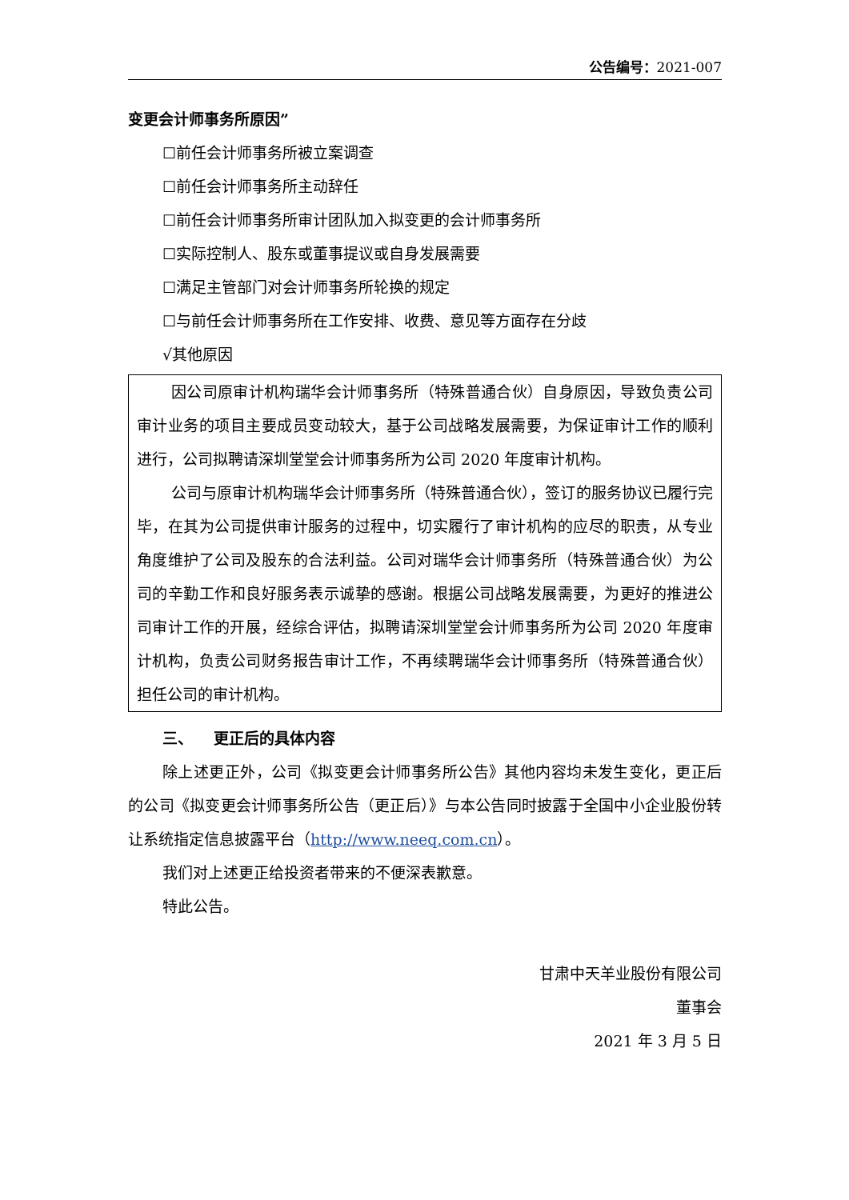公告编号：2021-007
变更会计师事务所原因”
☐前任会计师事务所被立案调查
☐前任会计师事务所主动辞任
☐前任会计师事务所审计团队加入拟变更的会计师事务所
☐实际控制人、股东或董事提议或自身发展需要
☐满足主管部门对会计师事务所轮换的规定
☐与前任会计师事务所在工作安排、收费、意见等方面存在分歧
√其他原因
因公司原审计机构瑞华会计师事务所（特殊普通合伙）自身原因，导致负责公司审计业务的项目主要成员变动较大，基于公司战略发展需要，为保证审计工作的顺利进行，公司拟聘请深圳堂堂会计师事务所为公司 2020 年度审计机构。
公司与原审计机构瑞华会计师事务所（特殊普通合伙），签订的服务协议已履行完毕，在其为公司提供审计服务的过程中，切实履行了审计机构的应尽的职责，从专业角度维护了公司及股东的合法利益。公司对瑞华会计师事务所（特殊普通合伙）为公司的辛勤工作和良好服务表示诚挚的感谢。根据公司战略发展需要，为更好的推进公司审计工作的开展，经综合评估，拟聘请深圳堂堂会计师事务所为公司 2020 年度审计机构，负责公司财务报告审计工作，不再续聘瑞华会计师事务所（特殊普通合伙）担任公司的审计机构。
三、 更正后的具体内容
除上述更正外，公司《拟变更会计师事务所公告》其他内容均未发生变化，更正后的公司《拟变更会计师事务所公告（更正后）》与本公告同时披露于全国中小企业股份转让系统指定信息披露平台（http://www.neeq.com.cn）。
我们对上述更正给投资者带来的不便深表歉意。
特此公告。
甘肃中天羊业股份有限公司
董事会
2021 年 3 月 5 日